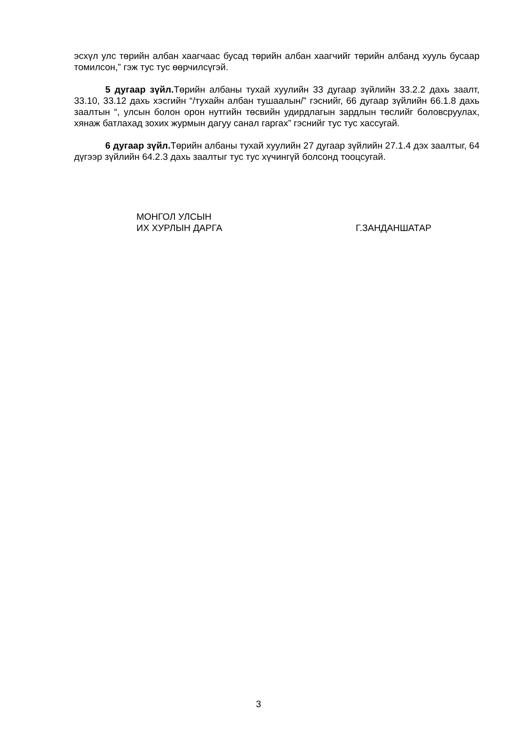эсхүл улс төрийн албан хаагчаас бусад төрийн албан хаагчийг төрийн албанд хууль бусаар томилсон,” гэж тус тус өөрчилсүгэй.
5 дугаар зүйл. Төрийн албаны тухай хуулийн 33 дугаар зүйлийн 33.2.2 дахь заалт, 33.10, 33.12 дахь хэсгийн “/тухайн албан тушаалын/” гэснийг, 66 дугаар зүйлийн 66.1.8 дахь заалтын “, улсын болон орон нутгийн төсвийн удирдлагын зардлын төслийг боловсруулах, хянаж батлахад зохих журмын дагуу санал гаргах” гэснийг тус тус хассугай.
6 дугаар зүйл. Төрийн албаны тухай хуулийн 27 дугаар зүйлийн 27.1.4 дэх заалтыг, 64 дүгээр зүйлийн 64.2.3 дахь заалтыг тус тус хүчингүй болсонд тооцсугай.
МОНГОЛ УЛСЫН
ИХ ХУРЛЫН ДАРГА
Г.ЗАНДАНШАТАР
3